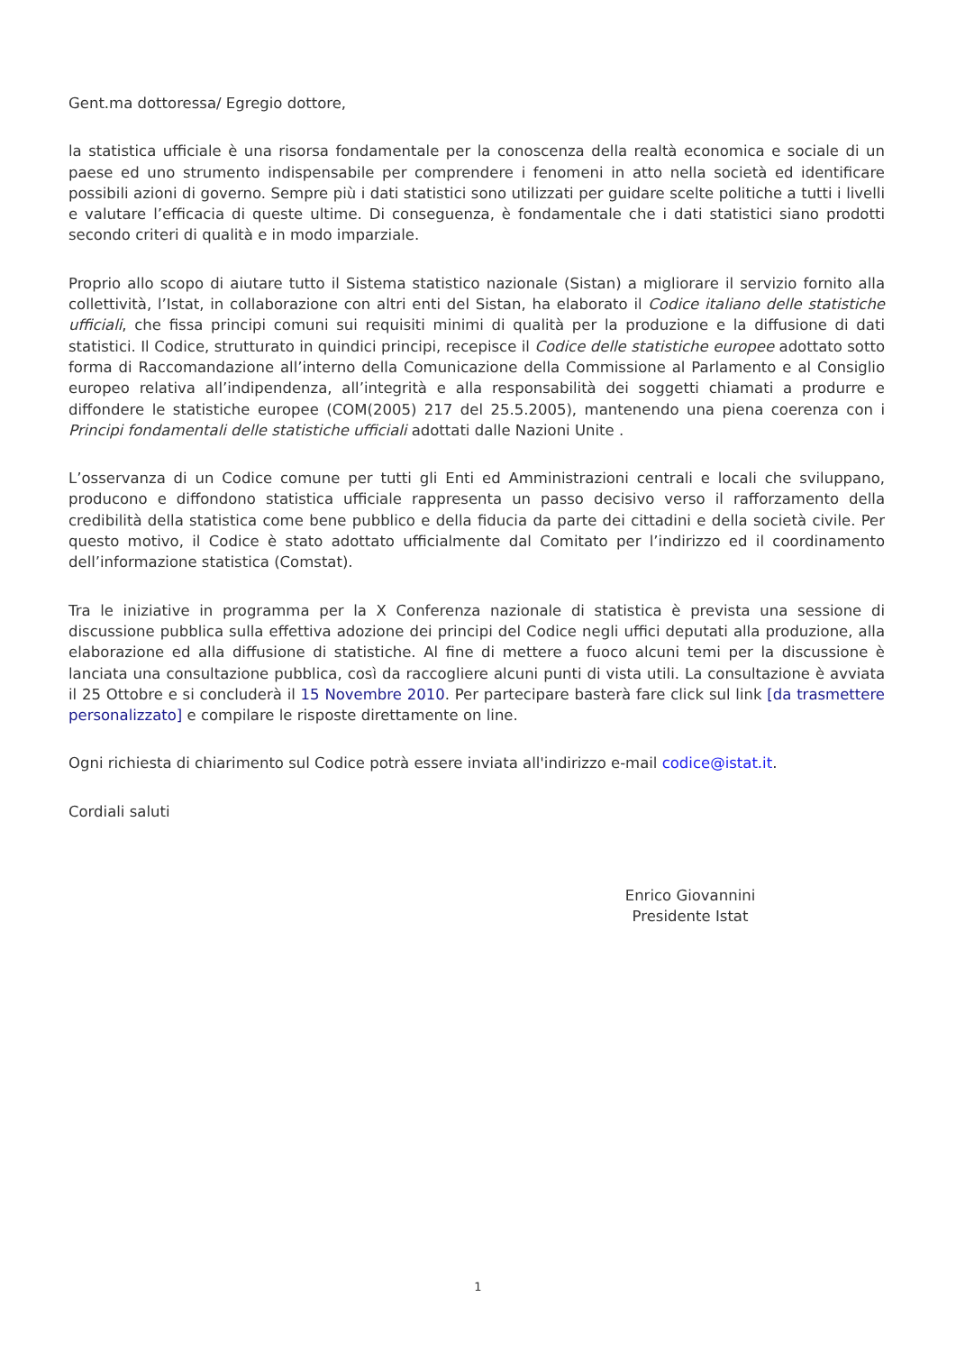Gent.ma dottoressa/ Egregio dottore,
la statistica ufficiale è una risorsa fondamentale per la conoscenza della realtà economica e sociale di un paese ed uno strumento indispensabile per comprendere i fenomeni in atto nella società ed identificare possibili azioni di governo. Sempre più i dati statistici sono utilizzati per guidare scelte politiche a tutti i livelli e valutare l’efficacia di queste ultime. Di conseguenza, è fondamentale che i dati statistici siano prodotti secondo criteri di qualità e in modo imparziale.
Proprio allo scopo di aiutare tutto il Sistema statistico nazionale (Sistan) a migliorare il servizio fornito alla collettività, l’Istat, in collaborazione con altri enti del Sistan, ha elaborato il Codice italiano delle statistiche ufficiali, che fissa principi comuni sui requisiti minimi di qualità per la produzione e la diffusione di dati statistici. Il Codice, strutturato in quindici principi, recepisce il Codice delle statistiche europee adottato sotto forma di Raccomandazione all’interno della Comunicazione della Commissione al Parlamento e al Consiglio europeo relativa all’indipendenza, all’integrità e alla responsabilità dei soggetti chiamati a produrre e diffondere le statistiche europee (COM(2005) 217 del 25.5.2005), mantenendo una piena coerenza con i Principi fondamentali delle statistiche ufficiali adottati dalle Nazioni Unite .
L’osservanza di un Codice comune per tutti gli Enti ed Amministrazioni centrali e locali che sviluppano, producono e diffondono statistica ufficiale rappresenta un passo decisivo verso il rafforzamento della credibilità della statistica come bene pubblico e della fiducia da parte dei cittadini e della società civile. Per questo motivo, il Codice è stato adottato ufficialmente dal Comitato per l’indirizzo ed il coordinamento dell’informazione statistica (Comstat).
Tra le iniziative in programma per la X Conferenza nazionale di statistica è prevista una sessione di discussione pubblica sulla effettiva adozione dei principi del Codice negli uffici deputati alla produzione, alla elaborazione ed alla diffusione di statistiche. Al fine di mettere a fuoco alcuni temi per la discussione è lanciata una consultazione pubblica, così da raccogliere alcuni punti di vista utili. La consultazione è avviata il 25 Ottobre e si concluderà il 15 Novembre 2010. Per partecipare basterà fare click sul link [da trasmettere personalizzato] e compilare le risposte direttamente on line.
Ogni richiesta di chiarimento sul Codice potrà essere inviata all'indirizzo e-mail codice@istat.it.
Cordiali saluti
Enrico Giovannini
Presidente Istat
1